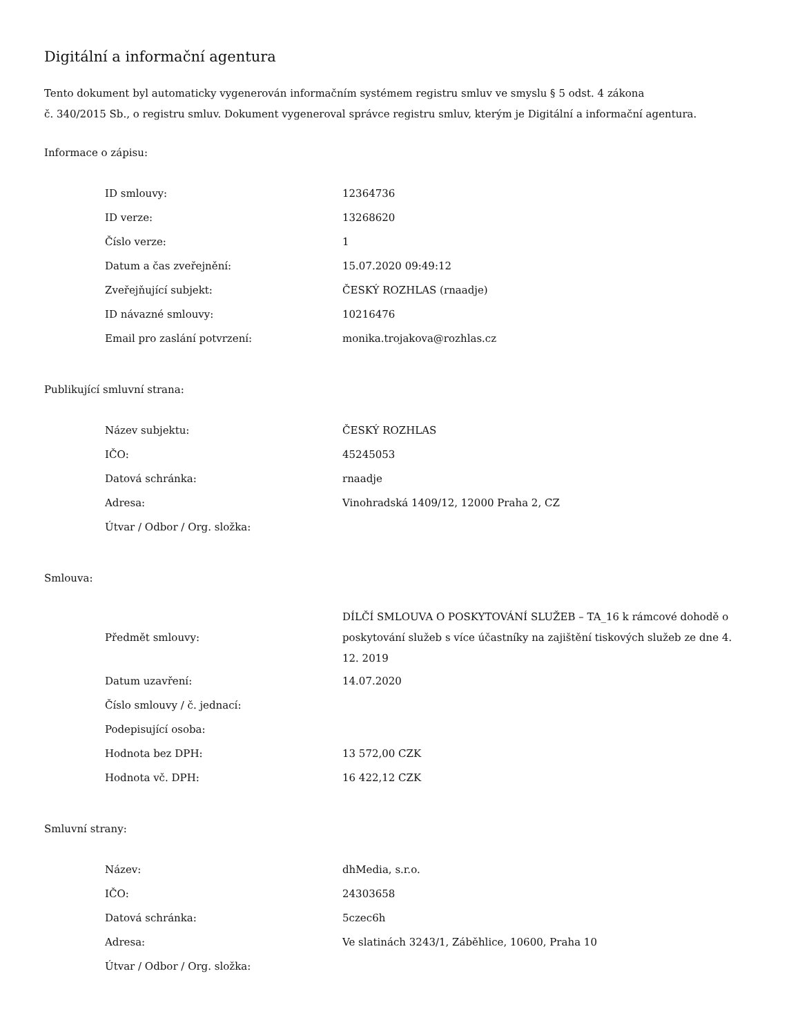Digitální a informační agentura
Tento dokument byl automaticky vygenerován informačním systémem registru smluv ve smyslu § 5 odst. 4 zákona
č. 340/2015 Sb., o registru smluv. Dokument vygeneroval správce registru smluv, kterým je Digitální a informační agentura.
Informace o zápisu:
| ID smlouvy: | 12364736 |
| ID verze: | 13268620 |
| Číslo verze: | 1 |
| Datum a čas zveřejnění: | 15.07.2020 09:49:12 |
| Zveřejňující subjekt: | ČESKÝ ROZHLAS (rnaadje) |
| ID návazné smlouvy: | 10216476 |
| Email pro zaslání potvrzení: | monika.trojakova@rozhlas.cz |
Publikující smluvní strana:
| Název subjektu: | ČESKÝ ROZHLAS |
| IČO: | 45245053 |
| Datová schránka: | rnaadje |
| Adresa: | Vinohradská 1409/12, 12000 Praha 2, CZ |
| Útvar / Odbor / Org. složka: | |
Smlouva:
| Předmět smlouvy: | DÍLČÍ SMLOUVA O POSKYTOVÁNÍ SLUŽEB – TA_16 k rámcové dohodě o poskytování služeb s více účastníky na zajištění tiskových služeb ze dne 4. 12. 2019 |
| Datum uzavření: | 14.07.2020 |
| Číslo smlouvy / č. jednací: | |
| Podepisující osoba: | |
| Hodnota bez DPH: | 13 572,00 CZK |
| Hodnota vč. DPH: | 16 422,12 CZK |
Smluvní strany:
| Název: | dhMedia, s.r.o. |
| IČO: | 24303658 |
| Datová schránka: | 5czec6h |
| Adresa: | Ve slatinách 3243/1, Záběhlice, 10600, Praha 10 |
| Útvar / Odbor / Org. složka: | |